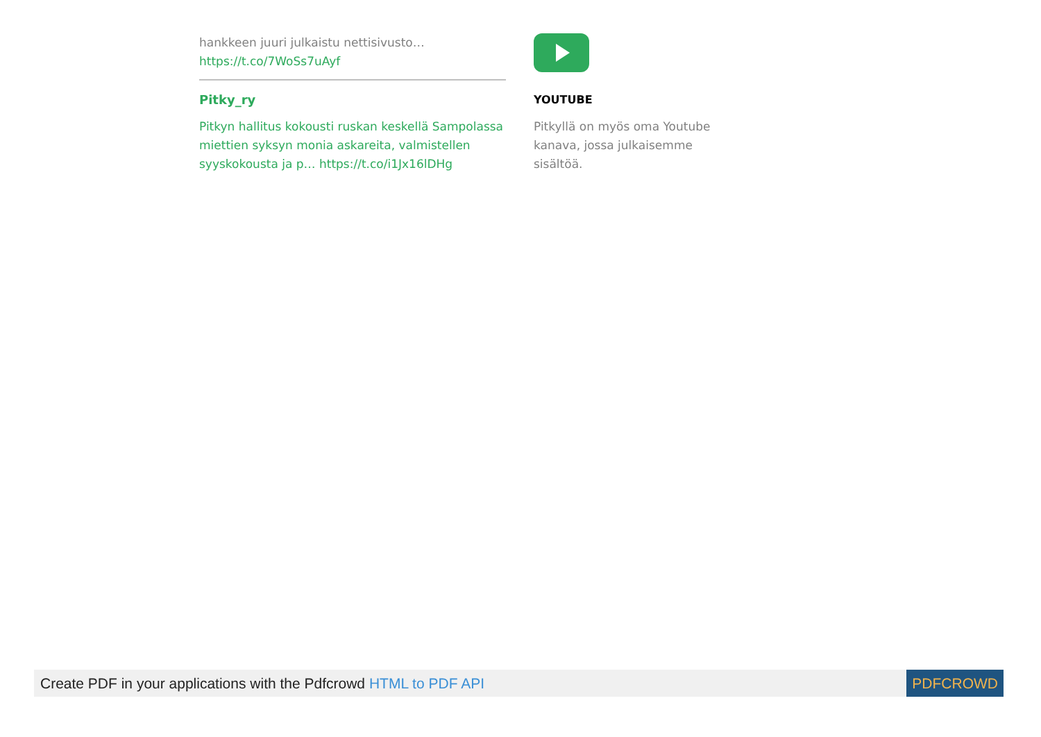hankkeen juuri julkaistu nettisivusto…
https://t.co/7WoSs7uAyf
Pitky_ry
Pitkyn hallitus kokousti ruskan keskellä Sampolassa miettien syksyn monia askareita, valmistellen syyskokousta ja p… https://t.co/i1Jx16lDHg
YOUTUBE
Pitkyllä on myös oma Youtube kanava, jossa julkaisemme sisältöä.
Create PDF in your applications with the Pdfcrowd HTML to PDF API PDFCROWD